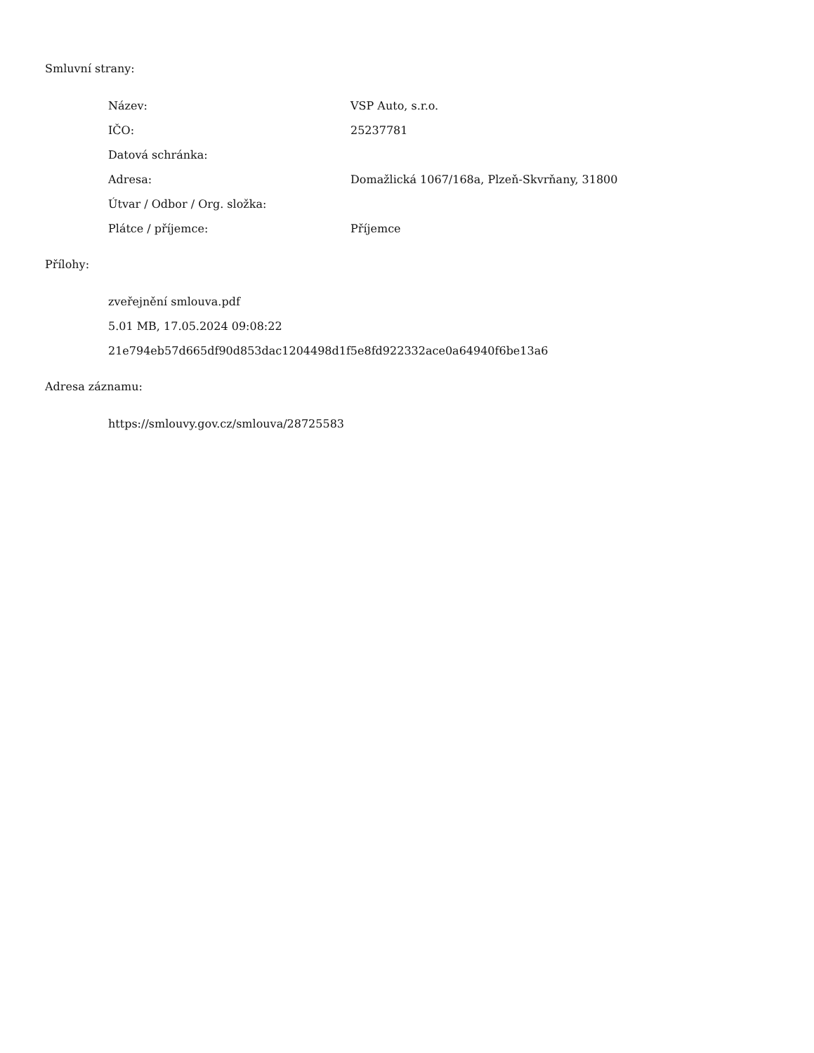Smluvní strany:
| Název: | VSP Auto, s.r.o. |
| IČO: | 25237781 |
| Datová schránka: | |
| Adresa: | Domažlická 1067/168a, Plzeň-Skvrňany, 31800 |
| Útvar / Odbor / Org. složka: | |
| Plátce / příjemce: | Příjemce |
Přílohy:
zveřejnění smlouva.pdf
5.01 MB, 17.05.2024 09:08:22
21e794eb57d665df90d853dac1204498d1f5e8fd922332ace0a64940f6be13a6
Adresa záznamu:
https://smlouvy.gov.cz/smlouva/28725583